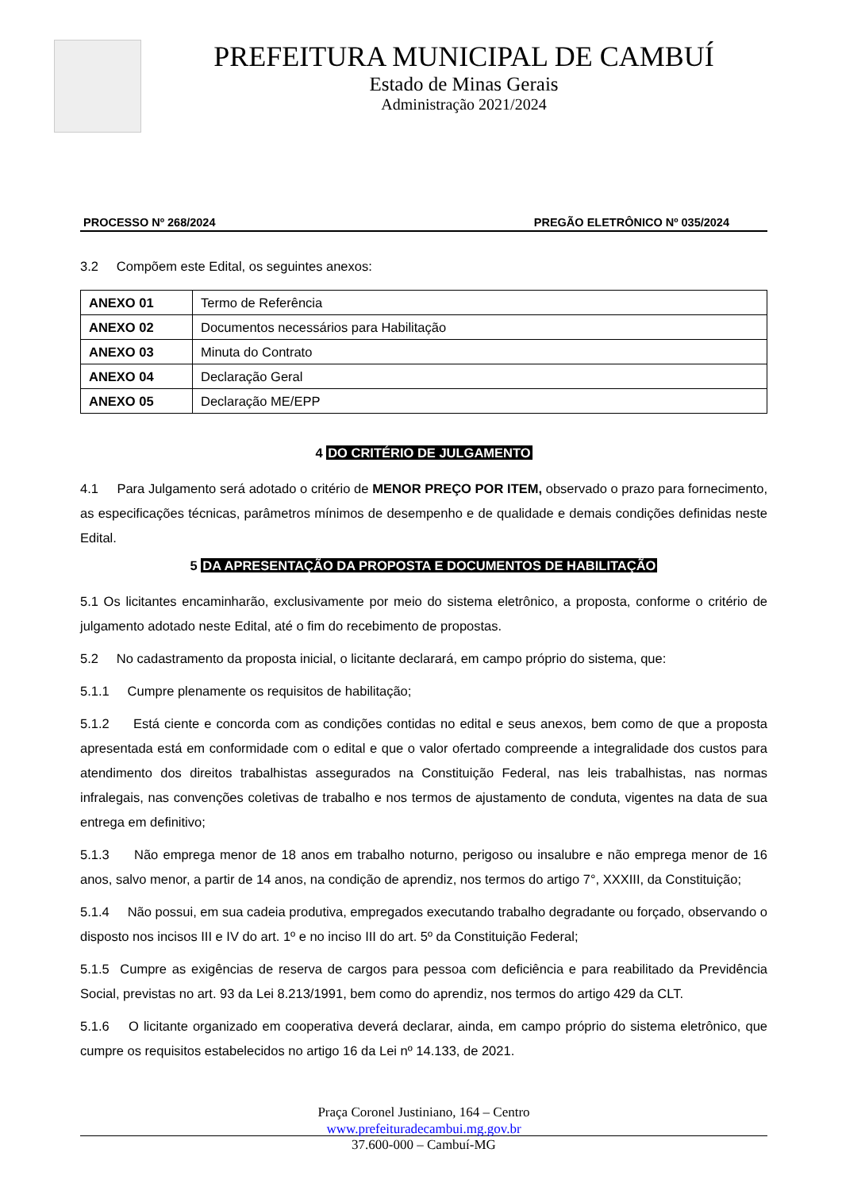PREFEITURA MUNICIPAL DE CAMBUÍ
Estado de Minas Gerais
Administração 2021/2024
PROCESSO Nº 268/2024 PREGÃO ELETRÔNICO Nº 035/2024
3.2 Compõem este Edital, os seguintes anexos:
| ANEXO 01 | Termo de Referência |
| ANEXO 02 | Documentos necessários para Habilitação |
| ANEXO 03 | Minuta do Contrato |
| ANEXO 04 | Declaração Geral |
| ANEXO 05 | Declaração ME/EPP |
4 DO CRITÉRIO DE JULGAMENTO
4.1 Para Julgamento será adotado o critério de MENOR PREÇO POR ITEM, observado o prazo para fornecimento, as especificações técnicas, parâmetros mínimos de desempenho e de qualidade e demais condições definidas neste Edital.
5 DA APRESENTAÇÃO DA PROPOSTA E DOCUMENTOS DE HABILITAÇÃO
5.1 Os licitantes encaminharão, exclusivamente por meio do sistema eletrônico, a proposta, conforme o critério de julgamento adotado neste Edital, até o fim do recebimento de propostas.
5.2 No cadastramento da proposta inicial, o licitante declarará, em campo próprio do sistema, que:
5.1.1 Cumpre plenamente os requisitos de habilitação;
5.1.2 Está ciente e concorda com as condições contidas no edital e seus anexos, bem como de que a proposta apresentada está em conformidade com o edital e que o valor ofertado compreende a integralidade dos custos para atendimento dos direitos trabalhistas assegurados na Constituição Federal, nas leis trabalhistas, nas normas infralegais, nas convenções coletivas de trabalho e nos termos de ajustamento de conduta, vigentes na data de sua entrega em definitivo;
5.1.3 Não emprega menor de 18 anos em trabalho noturno, perigoso ou insalubre e não emprega menor de 16 anos, salvo menor, a partir de 14 anos, na condição de aprendiz, nos termos do artigo 7°, XXXIII, da Constituição;
5.1.4 Não possui, em sua cadeia produtiva, empregados executando trabalho degradante ou forçado, observando o disposto nos incisos III e IV do art. 1º e no inciso III do art. 5º da Constituição Federal;
5.1.5 Cumpre as exigências de reserva de cargos para pessoa com deficiência e para reabilitado da Previdência Social, previstas no art. 93 da Lei 8.213/1991, bem como do aprendiz, nos termos do artigo 429 da CLT.
5.1.6 O licitante organizado em cooperativa deverá declarar, ainda, em campo próprio do sistema eletrônico, que cumpre os requisitos estabelecidos no artigo 16 da Lei nº 14.133, de 2021.
Praça Coronel Justiniano, 164 – Centro
www.prefeituradecambui.mg.gov.br
37.600-000 – Cambuí-MG